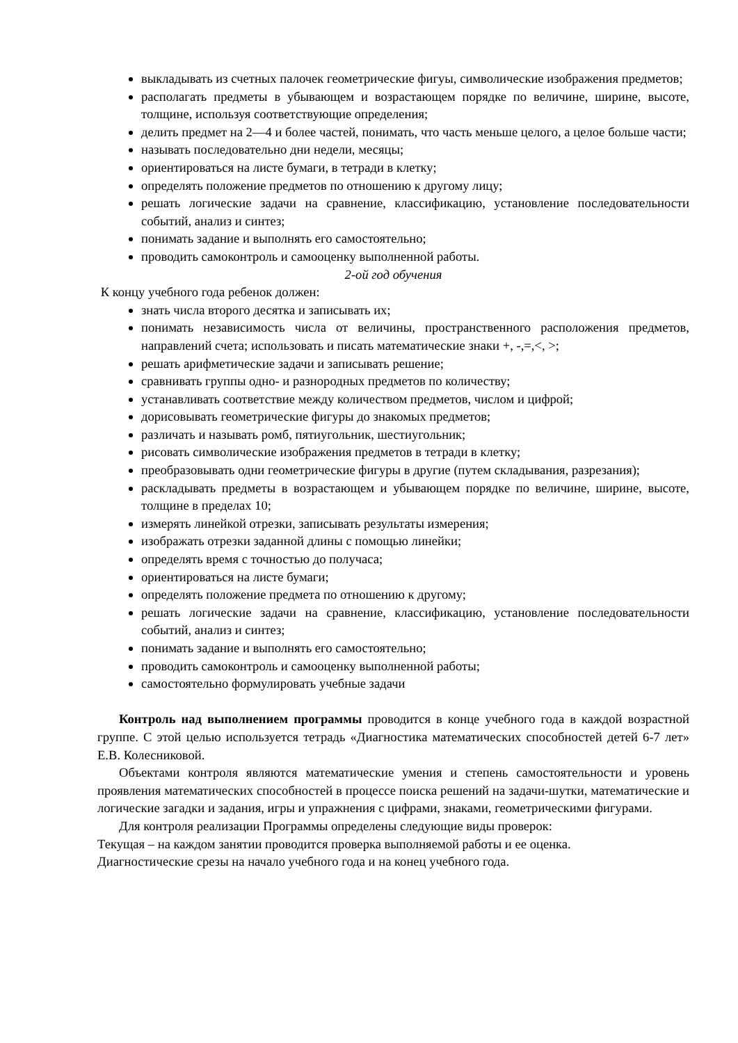выкладывать из счетных палочек геометрические фигуы, символические изображения предметов;
располагать предметы в убывающем и возрастающем порядке по величине, ширине, высоте, толщине, используя соответствующие определения;
делить предмет на 2—4 и более частей, понимать, что часть меньше целого, а целое больше части;
называть последовательно дни недели, месяцы;
ориентироваться на листе бумаги, в тетради в клетку;
определять положение предметов по отношению к другому лицу;
решать логические задачи на сравнение, классификацию, установление последовательности событий, анализ и синтез;
понимать задание и выполнять его самостоятельно;
проводить самоконтроль и самооценку выполненной работы.
2-ой год обучения
К концу учебного года ребенок должен:
знать числа второго десятка и записывать их;
понимать независимость числа от величины, пространственного расположения предметов, направлений счета; использовать и писать математические знаки +, -,=,<, >;
решать арифметические задачи и записывать решение;
сравнивать группы одно- и разнородных предметов по количеству;
устанавливать соответствие между количеством предметов, числом и цифрой;
дорисовывать геометрические фигуры до знакомых предметов;
различать и называть ромб, пятиугольник, шестиугольник;
рисовать символические изображения предметов в тетради в клетку;
преобразовывать одни геометрические фигуры в другие (путем складывания, разрезания);
раскладывать предметы в возрастающем и убывающем порядке по величине, ширине, высоте, толщине в пределах 10;
измерять линейкой отрезки, записывать результаты измерения;
изображать отрезки заданной длины с помощью линейки;
определять время с точностью до получаса;
ориентироваться на листе бумаги;
определять положение предмета по отношению к другому;
решать логические задачи на сравнение, классификацию, установление последовательности событий, анализ и синтез;
понимать задание и выполнять его самостоятельно;
проводить самоконтроль и самооценку выполненной работы;
самостоятельно формулировать учебные задачи
Контроль над выполнением программы проводится в конце учебного года в каждой возрастной группе. С этой целью используется тетрадь «Диагностика математических способностей детей 6-7 лет» Е.В. Колесниковой.
Объектами контроля являются математические умения и степень самостоятельности и уровень проявления математических способностей в процессе поиска решений на задачи-шутки, математические и логические загадки и задания, игры и упражнения с цифрами, знаками, геометрическими фигурами.
Для контроля реализации Программы определены следующие виды проверок:
Текущая – на каждом занятии проводится проверка выполняемой работы и ее оценка.
Диагностические срезы на начало учебного года и на конец учебного года.